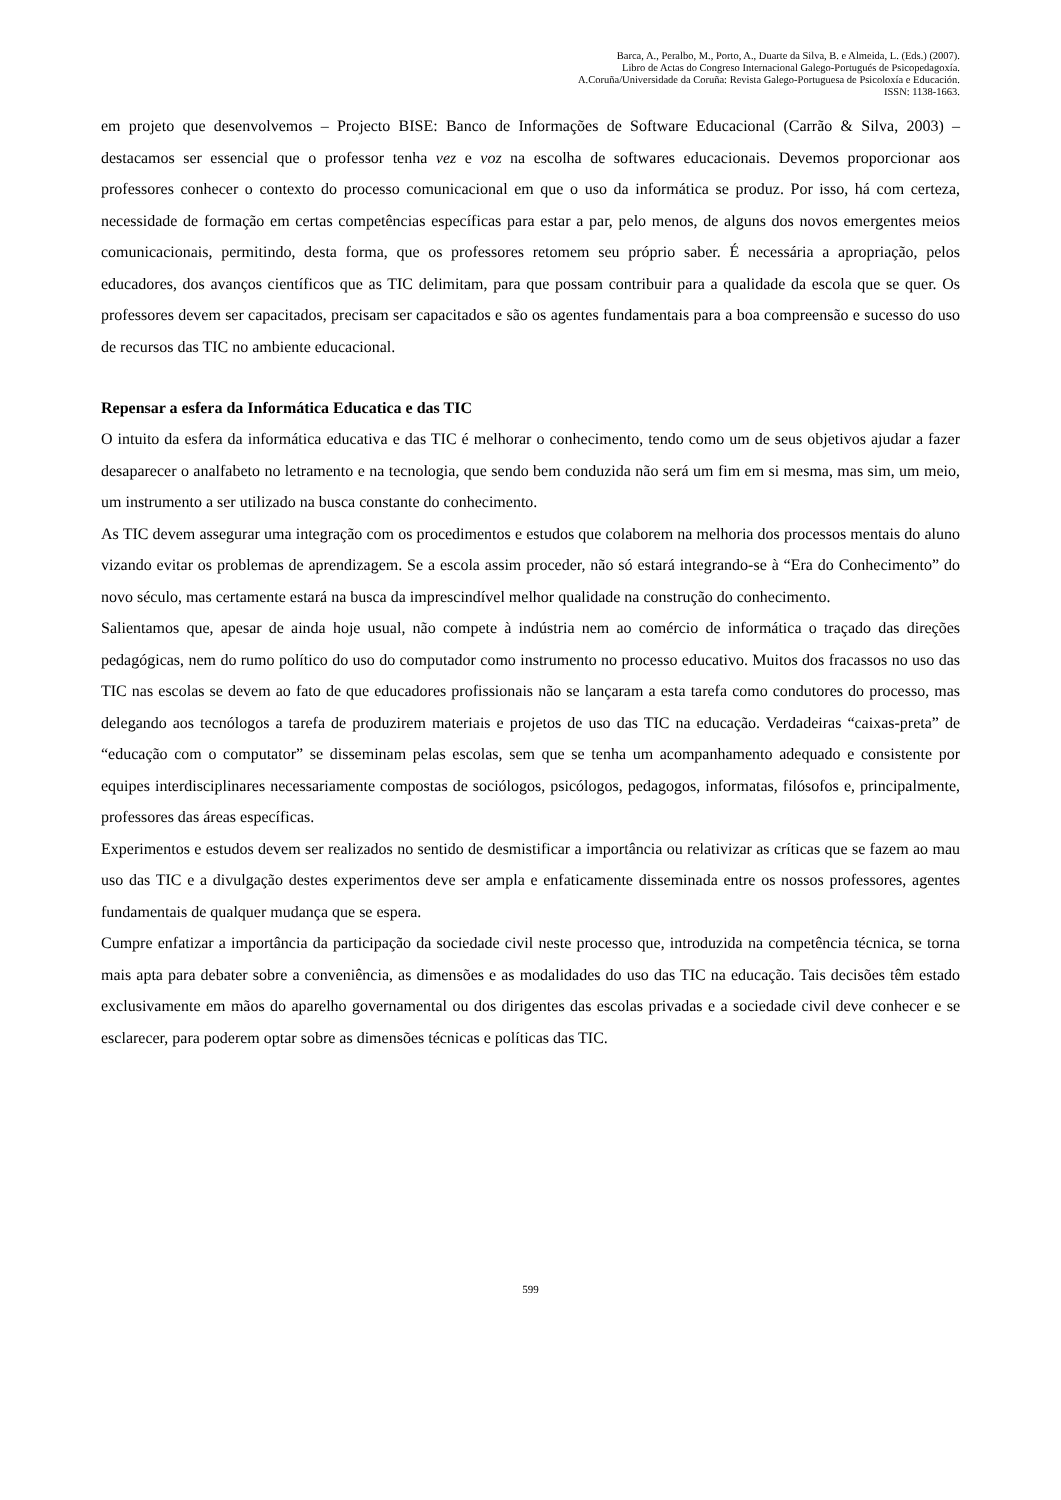Barca, A., Peralbo, M., Porto, A., Duarte da Silva, B. e Almeida, L. (Eds.) (2007).
Libro de Actas do Congreso Internacional Galego-Portugués de Psicopedagoxía.
A.Coruña/Universidade da Coruña: Revista Galego-Portuguesa de Psicoloxía e Educación.
ISSN: 1138-1663.
em projeto que desenvolvemos – Projecto BISE: Banco de Informações de Software Educacional (Carrão & Silva, 2003) – destacamos ser essencial que o professor tenha vez e voz na escolha de softwares educacionais. Devemos proporcionar aos professores conhecer o contexto do processo comunicacional em que o uso da informática se produz. Por isso, há com certeza, necessidade de formação em certas competências específicas para estar a par, pelo menos, de alguns dos novos emergentes meios comunicacionais, permitindo, desta forma, que os professores retomem seu próprio saber. É necessária a apropriação, pelos educadores, dos avanços científicos que as TIC delimitam, para que possam contribuir para a qualidade da escola que se quer. Os professores devem ser capacitados, precisam ser capacitados e são os agentes fundamentais para a boa compreensão e sucesso do uso de recursos das TIC no ambiente educacional.
Repensar a esfera da Informática Educatica e das TIC
O intuito da esfera da informática educativa e das TIC é melhorar o conhecimento, tendo como um de seus objetivos ajudar a fazer desaparecer o analfabeto no letramento e na tecnologia, que sendo bem conduzida não será um fim em si mesma, mas sim, um meio, um instrumento a ser utilizado na busca constante do conhecimento.
As TIC devem assegurar uma integração com os procedimentos e estudos que colaborem na melhoria dos processos mentais do aluno vizando evitar os problemas de aprendizagem. Se a escola assim proceder, não só estará integrando-se à “Era do Conhecimento” do novo século, mas certamente estará na busca da imprescindível melhor qualidade na construção do conhecimento.
Salientamos que, apesar de ainda hoje usual, não compete à indústria nem ao comércio de informática o traçado das direções pedagógicas, nem do rumo político do uso do computador como instrumento no processo educativo. Muitos dos fracassos no uso das TIC nas escolas se devem ao fato de que educadores profissionais não se lançaram a esta tarefa como condutores do processo, mas delegando aos tecnólogos a tarefa de produzirem materiais e projetos de uso das TIC na educação. Verdadeiras “caixas-preta” de “educação com o computator” se disseminam pelas escolas, sem que se tenha um acompanhamento adequado e consistente por equipes interdisciplinares necessariamente compostas de sociólogos, psicólogos, pedagogos, informatas, filósofos e, principalmente, professores das áreas específicas.
Experimentos e estudos devem ser realizados no sentido de desmistificar a importância ou relativizar as críticas que se fazem ao mau uso das TIC e a divulgação destes experimentos deve ser ampla e enfaticamente disseminada entre os nossos professores, agentes fundamentais de qualquer mudança que se espera.
Cumpre enfatizar a importância da participação da sociedade civil neste processo que, introduzida na competência técnica, se torna mais apta para debater sobre a conveniência, as dimensões e as modalidades do uso das TIC na educação. Tais decisões têm estado exclusivamente em mãos do aparelho governamental ou dos dirigentes das escolas privadas e a sociedade civil deve conhecer e se esclarecer, para poderem optar sobre as dimensões técnicas e políticas das TIC.
599